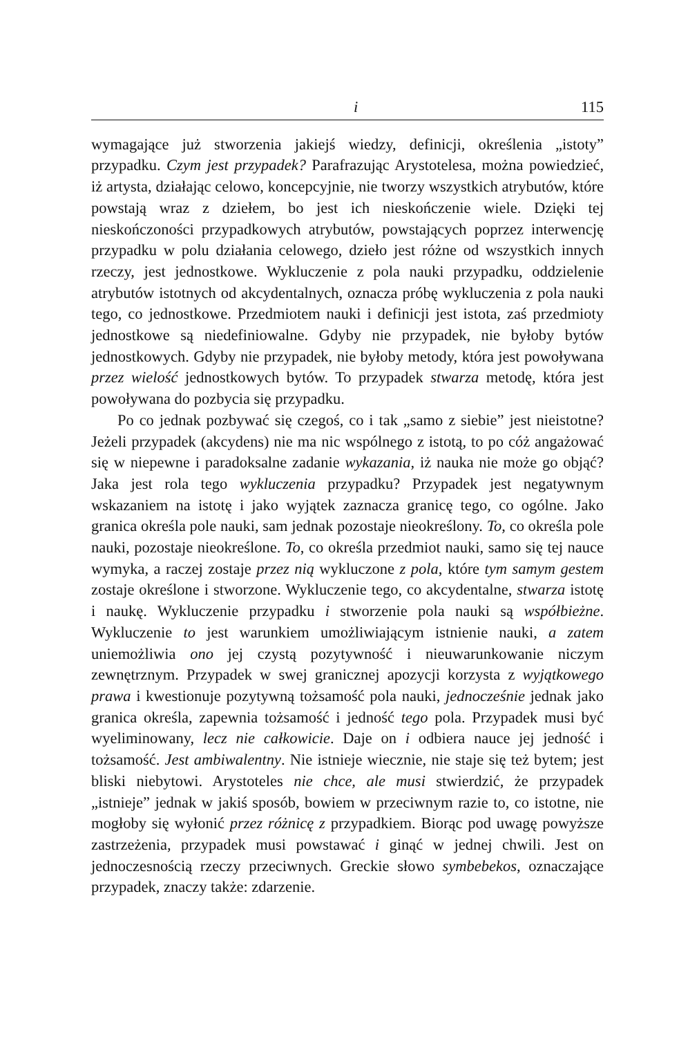i 115
wymagające już stworzenia jakiejś wiedzy, definicji, określenia „istoty” przypadku. Czym jest przypadek? Parafrazując Arystotelesa, można powiedzieć, iż artysta, działając celowo, koncepcyjnie, nie tworzy wszystkich atrybutów, które powstają wraz z dziełem, bo jest ich nieskończenie wiele. Dzięki tej nieskończoności przypadkowych atrybutów, powstających poprzez interwencję przypadku w polu działania celowego, dzieło jest różne od wszystkich innych rzeczy, jest jednostkowe. Wykluczenie z pola nauki przypadku, oddzielenie atrybutów istotnych od akcydentalnych, oznacza próbę wykluczenia z pola nauki tego, co jednostkowe. Przedmiotem nauki i definicji jest istota, zaś przedmioty jednostkowe są niedefiniowalne. Gdyby nie przypadek, nie byłoby bytów jednostkowych. Gdyby nie przypadek, nie byłoby metody, która jest powoływana przez wielość jednostkowych bytów. To przypadek stwarza metodę, która jest powoływana do pozbycia się przypadku.
Po co jednak pozbywać się czegoś, co i tak „samo z siebie” jest nieistotne? Jeżeli przypadek (akcydens) nie ma nic wspólnego z istotą, to po cóż angażować się w niepewne i paradoksalne zadanie wykazania, iż nauka nie może go objąć? Jaka jest rola tego wykluczenia przypadku? Przypadek jest negatywnym wskazaniem na istotę i jako wyjątek zaznacza granicę tego, co ogólne. Jako granica określa pole nauki, sam jednak pozostaje nieokreślony. To, co określa pole nauki, pozostaje nieokreślone. To, co określa przedmiot nauki, samo się tej nauce wymyka, a raczej zostaje przez nią wykluczone z pola, które tym samym gestem zostaje określone i stworzone. Wykluczenie tego, co akcydentalne, stwarza istotę i naukę. Wykluczenie przypadku i stworzenie pola nauki są współbieżne. Wykluczenie to jest warunkiem umożliwiającym istnienie nauki, a zatem uniemożliwia ono jej czystą pozytywność i nieuwarunkowanie niczym zewnętrznym. Przypadek w swej granicznej apozycji korzysta z wyjątkowego prawa i kwestionuje pozytywną tożsamość pola nauki, jednocześnie jednak jako granica określa, zapewnia tożsamość i jedność tego pola. Przypadek musi być wyeliminowany, lecz nie całkowicie. Daje on i odbiera nauce jej jedność i tożsamość. Jest ambiwalentny. Nie istnieje wiecznie, nie staje się też bytem; jest bliski niebytowi. Arystoteles nie chce, ale musi stwierdzić, że przypadek „istnieje” jednak w jakiś sposób, bowiem w przeciwnym razie to, co istotne, nie mogłoby się wyłonić przez różnicę z przypadkiem. Biorąc pod uwagę powyższe zastrzeżenia, przypadek musi powstawać i ginąć w jednej chwili. Jest on jednoczesnością rzeczy przeciwnych. Greckie słowo symbebekos, oznaczające przypadek, znaczy także: zdarzenie.